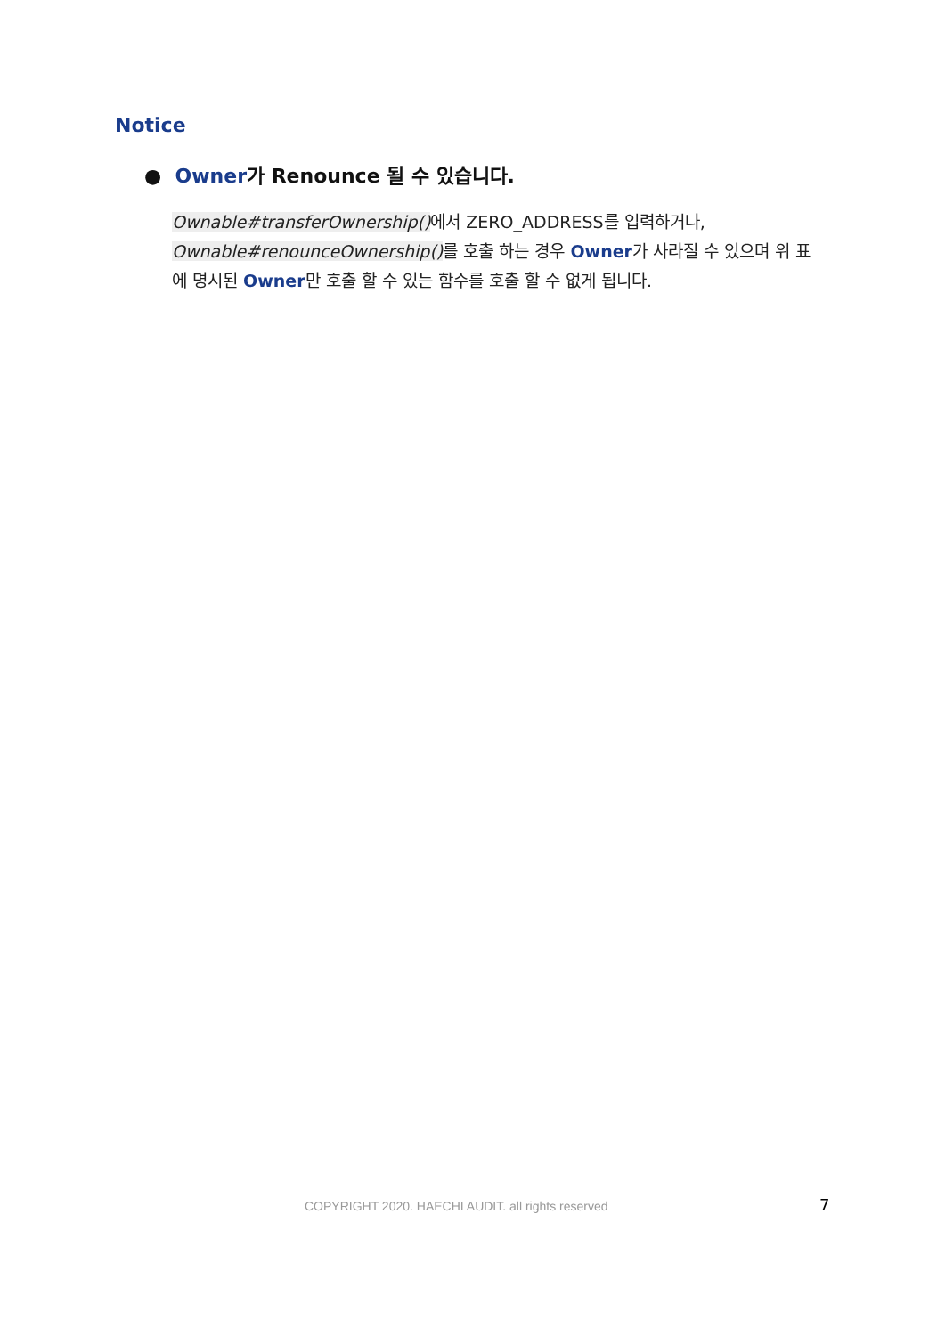Notice
● Owner가 Renounce 될 수 있습니다.
Ownable#transferOwnership() 에서 ZERO_ADDRESS를 입력하거나, Ownable#renounceOwnership() 를 호출 하는 경우 Owner가 사라질 수 있으며 위 표에 명시된 Owner만 호출 할 수 있는 함수를 호출 할 수 없게 됩니다.
COPYRIGHT 2020. HAECHI AUDIT. all rights reserved 7